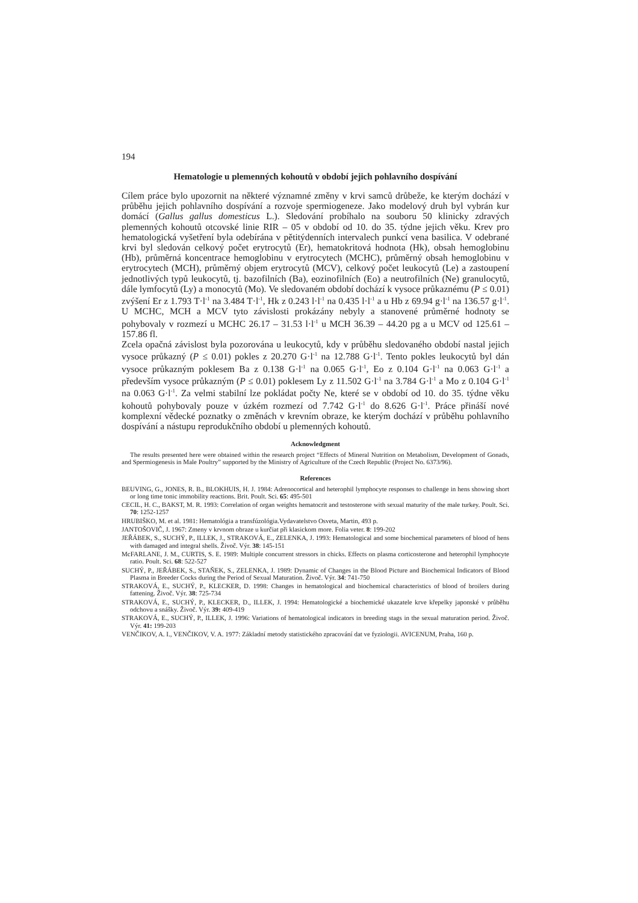194
Hematologie u plemenných kohoutů v období jejich pohlavního dospívání
Cílem práce bylo upozornit na některé významné změny v krvi samců drůbeže, ke kterým dochází v průběhu jejich pohlavního dospívání a rozvoje spermiogeneze. Jako modelový druh byl vybrán kur domácí (Gallus gallus domesticus L.). Sledování probíhalo na souboru 50 klinicky zdravých plemenných kohoutů otcovské linie RIR – 05 v období od 10. do 35. týdne jejich věku. Krev pro hematologická vyšetření byla odebírána v pětitýdenních intervalech punkcí vena basilica. V odebrané krvi byl sledován celkový počet erytrocytů (Er), hematokritová hodnota (Hk), obsah hemoglobinu (Hb), průměrná koncentrace hemoglobinu v erytrocytech (MCHC), průměrný obsah hemoglobinu v erytrocytech (MCH), průměrný objem erytrocytů (MCV), celkový počet leukocytů (Le) a zastoupení jednotlivých typů leukocytů, tj. bazofilních (Ba), eozinofilních (Eo) a neutrofilních (Ne) granulocytů, dále lymfocytů (Ly) a monocytů (Mo). Ve sledovaném období dochází k vysoce průkaznému (P ≤ 0.01) zvýšení Er z 1.793 T·l<sup>-1</sup> na 3.484 T·l<sup>-1</sup>, Hk z 0.243 l·l<sup>-1</sup> na 0.435 l·l<sup>-1</sup> a u Hb z 69.94 g·l<sup>-1</sup> na 136.57 g·l<sup>-1</sup>. U MCHC, MCH a MCV tyto závislosti prokázány nebyly a stanovené průměrné hodnoty se pohybovaly v rozmezí u MCHC 26.17 – 31.53 l·l<sup>-1</sup> u MCH 36.39 – 44.20 pg a u MCV od 125.61 – 157.86 fl.
Zcela opačná závislost byla pozorována u leukocytů, kdy v průběhu sledovaného období nastal jejich vysoce průkazný (P ≤ 0.01) pokles z 20.270 G·l<sup>-1</sup> na 12.788 G·l<sup>-1</sup>. Tento pokles leukocytů byl dán vysoce průkazným poklesem Ba z 0.138 G·l<sup>-1</sup> na 0.065 G·l<sup>-1</sup>, Eo z 0.104 G·l<sup>-1</sup> na 0.063 G·l<sup>-1</sup> a především vysoce průkazným (P ≤ 0.01) poklesem Ly z 11.502 G·l<sup>-1</sup> na 3.784 G·l<sup>-1</sup> a Mo z 0.104 G·l<sup>-1</sup> na 0.063 G·l<sup>-1</sup>. Za velmi stabilní lze pokládat počty Ne, které se v období od 10. do 35. týdne věku kohoutů pohybovaly pouze v úzkém rozmezí od 7.742 G·l<sup>-1</sup> do 8.626 G·l<sup>-1</sup>. Práce přináší nové komplexní vědecké poznatky o změnách v krevním obraze, ke kterým dochází v průběhu pohlavního dospívání a nástupu reprodukčního období u plemenných kohoutů.
Acknowledgment
The results presented here were obtained within the research project “Effects of Mineral Nutrition on Metabolism, Development of Gonads, and Spermiogenesis in Male Poultry” supported by the Ministry of Agriculture of the Czech Republic (Project No. 6373/96).
References
BEUVING, G., JONES, R. B., BLOKHUIS, H. J. 1984: Adrenocortical and heterophil lymphocyte responses to challenge in hens showing short or long time tonic immobility reactions. Brit. Poult. Sci. 65: 495-501
CECIL, H. C., BAKST, M. R. 1993: Correlation of organ weights hematocrit and testosterone with sexual maturity of the male turkey. Poult. Sci. 70: 1252-1257
HRUBIŠKO, M. et al. 1981: Hematológia a transfúzológia.Vydavatelstvo Osveta, Martin, 493 p.
JANTOŠOVIČ, J. 1967: Zmeny v krvnom obraze u kurčiat při klasickom more. Folia veter. 8: 199-202
JEŘÁBEK, S., SUCHÝ, P., ILLEK, J., STRAKOVÁ, E., ZELENKA, J. 1993: Hematological and some biochemical parameters of blood of hens with damaged and integral shells. Živoč. Výr. 38: 145-151
McFARLANE, J. M., CURTIS, S. E. 1989: Multiple concurrent stressors in chicks. Effects on plasma corticosterone and heterophil lymphocyte ratio. Poult. Sci. 68: 522-527
SUCHÝ, P., JEŘÁBEK, S., STAŇEK, S., ZELENKA, J. 1989: Dynamic of Changes in the Blood Picture and Biochemical Indicators of Blood Plasma in Breeder Cocks during the Period of Sexual Maturation. Živoč. Výr. 34: 741-750
STRAKOVÁ, E., SUCHÝ, P., KLECKER, D. 1998: Changes in hematological and biochemical characteristics of blood of broilers during fattening. Živoč. Výr. 38: 725-734
STRAKOVÁ, E., SUCHÝ, P., KLECKER, D., ILLEK, J. 1994: Hematologické a biochemické ukazatele krve křepelky japonské v průběhu odchovu a snášky. Živoč. Výr. 39: 409-419
STRAKOVÁ, E., SUCHÝ, P., ILLEK, J. 1996: Variations of hematological indicators in breeding stags in the sexual maturation period. Živoč. Výr. 41: 199-203
VENČIKOV, A. I., VENČIKOV, V. A. 1977: Základní metody statistického zpracování dat ve fyziologii. AVICENUM, Praha, 160 p.